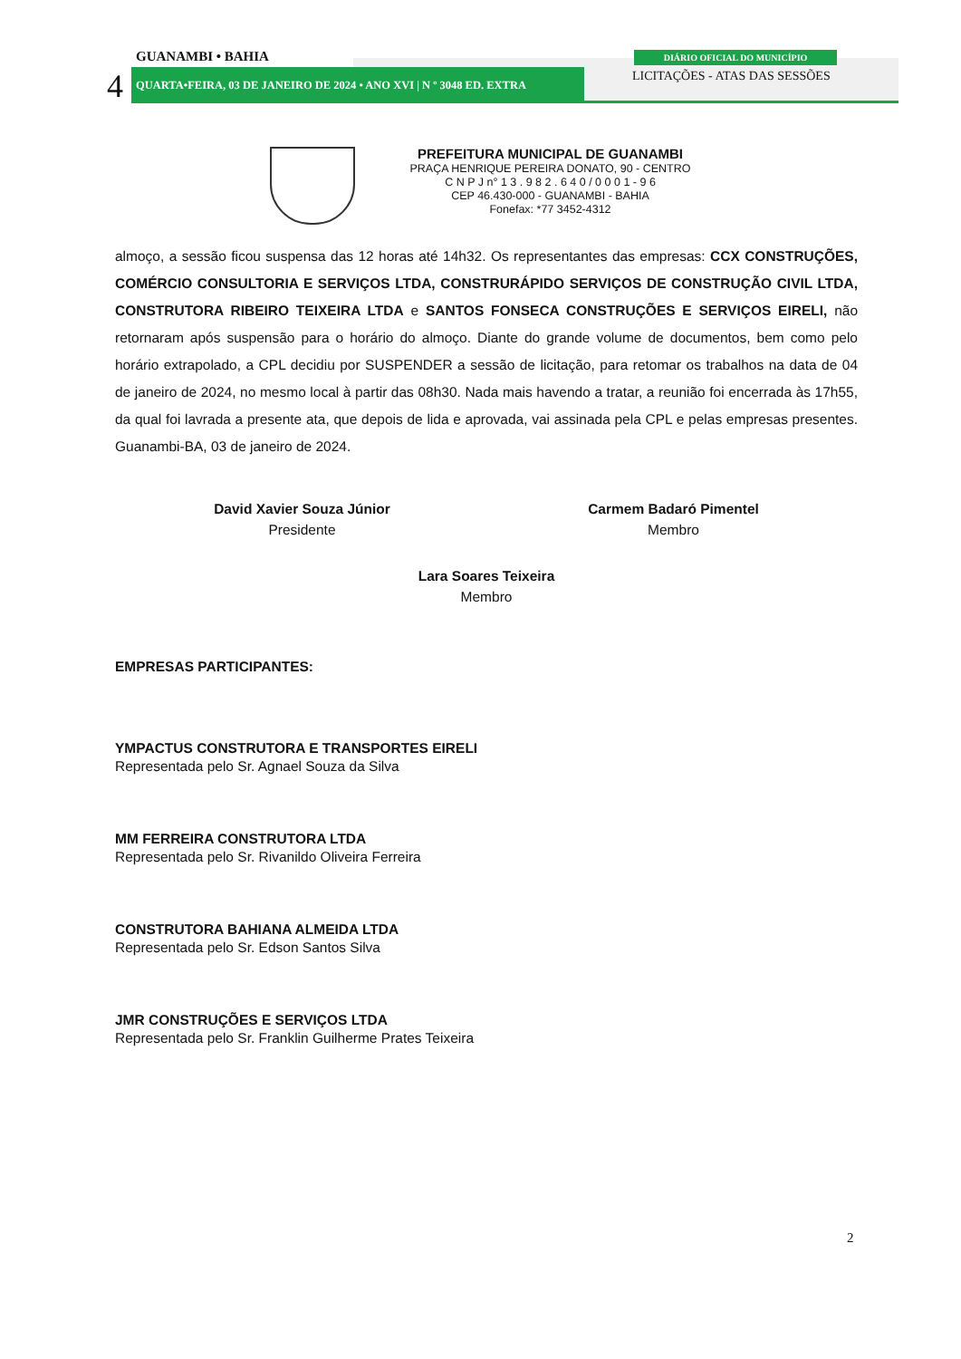GUANAMBI • BAHIA
4
QUARTA•FEIRA, 03 DE JANEIRO DE 2024 • ANO XVI | N º 3048 ED. EXTRA
DIÁRIO OFICIAL DO MUNICÍPIO
LICITAÇÕES - ATAS DAS SESSÕES
PREFEITURA MUNICIPAL DE GUANAMBI
PRAÇA HENRIQUE PEREIRA DONATO, 90 - CENTRO
C N P J n° 1 3 . 9 8 2 . 6 4 0 / 0 0 0 1 - 9 6
CEP 46.430-000 - GUANAMBI - BAHIA
Fonefax: *77 3452-4312
almoço, a sessão ficou suspensa das 12 horas até 14h32. Os representantes das empresas: CCX CONSTRUÇÕES, COMÉRCIO CONSULTORIA E SERVIÇOS LTDA, CONSTRURÁPIDO SERVIÇOS DE CONSTRUÇÃO CIVIL LTDA, CONSTRUTORA RIBEIRO TEIXEIRA LTDA e SANTOS FONSECA CONSTRUÇÕES E SERVIÇOS EIRELI, não retornaram após suspensão para o horário do almoço. Diante do grande volume de documentos, bem como pelo horário extrapolado, a CPL decidiu por SUSPENDER a sessão de licitação, para retomar os trabalhos na data de 04 de janeiro de 2024, no mesmo local à partir das 08h30. Nada mais havendo a tratar, a reunião foi encerrada às 17h55, da qual foi lavrada a presente ata, que depois de lida e aprovada, vai assinada pela CPL e pelas empresas presentes. Guanambi-BA, 03 de janeiro de 2024.
David Xavier Souza Júnior
Presidente
Carmem Badaró Pimentel
Membro
Lara Soares Teixeira
Membro
EMPRESAS PARTICIPANTES:
YMPACTUS CONSTRUTORA E TRANSPORTES EIRELI
Representada pelo Sr. Agnael Souza da Silva
MM FERREIRA CONSTRUTORA LTDA
Representada pelo Sr. Rivanildo Oliveira Ferreira
CONSTRUTORA BAHIANA ALMEIDA LTDA
Representada pelo Sr. Edson Santos Silva
JMR CONSTRUÇÕES E SERVIÇOS LTDA
Representada pelo Sr. Franklin Guilherme Prates Teixeira
2